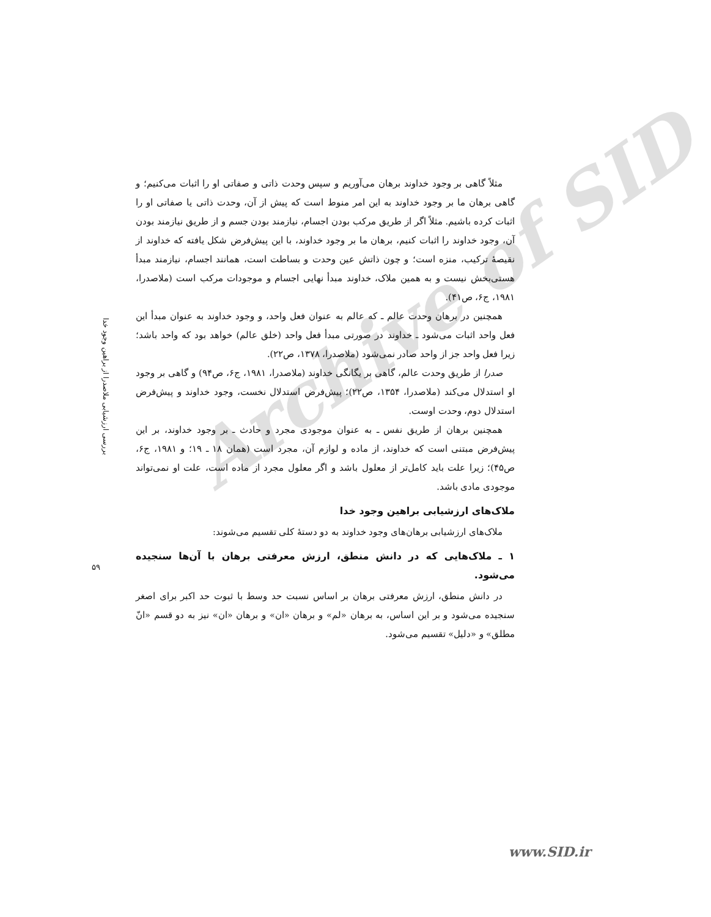Archive of SID
مثلاً گاهی بر وجود خداوند برهان می‌آوریم و سپس وحدت ذاتی و صفاتی او را اثبات می‌کنیم؛ و گاهی برهان ما بر وجود خداوند به این امر منوط است که پیش از آن، وحدت ذاتی یا صفاتی او را اثبات کرده باشیم. مثلاً اگر از طریق مرکب بودن اجسام، نیازمند بودن جسم و از طریق نیازمند بودن آن، وجود خداوند را اثبات کنیم، برهان ما بر وجود خداوند، با این پیش‌فرض شکل یافته که خداوند از نقیصهٔ ترکیب، منزه است؛ و چون ذاتش عین وحدت و بساطت است، همانند اجسام، نیازمند مبدأ هستی‌بخش نیست و به همین ملاک، خداوند مبدأ نهایی اجسام و موجودات مرکب است (ملاصدرا، ۱۹۸۱، ج۶، ص۴۱).
همچنین در برهان وحدت عالم ـ که عالم به عنوان فعل واحد، و وجود خداوند به عنوان مبدأ این فعل واحد اثبات می‌شود ـ خداوند در صورتی مبدأ فعل واحد (خلق عالم) خواهد بود که واحد باشد؛ زیرا فعل واحد جز از واحد صادر نمی‌شود (ملاصدرا، ۱۳۷۸، ص۲۲).
صدرا از طریق وحدت عالم، گاهی بر یگانگی خداوند (ملاصدرا، ۱۹۸۱، ج۶، ص۹۴) و گاهی بر وجود او استدلال می‌کند (ملاصدرا، ۱۳۵۴، ص۲۲)؛ پیش‌فرض استدلال نخست، وجود خداوند و پیش‌فرض استدلال دوم، وحدت اوست.
همچنین برهان از طریق نفس ـ به عنوان موجودی مجرد و حادث ـ بر وجود خداوند، بر این پیش‌فرض مبتنی است که خداوند، از ماده و لوازم آن، مجرد است (همان ۱۸ ـ ۱۹؛ و ۱۹۸۱، ج۶، ص۴۵)؛ زیرا علت باید کامل‌تر از معلول باشد و اگر معلول مجرد از ماده است، علت او نمی‌تواند موجودی مادی باشد.
ملاک‌های ارزشیابی براهین وجود خدا
ملاک‌های ارزشیابی برهان‌های وجود خداوند به دو دستهٔ کلی تقسیم می‌شوند:
۱ ـ ملاک‌هایی که در دانش منطق، ارزش معرفتی برهان با آن‌ها سنجیده می‌شود.
در دانش منطق، ارزش معرفتی برهان بر اساس نسبت حد وسط با ثبوت حد اکبر برای اصغر سنجیده می‌شود و بر این اساس، به برهان «لم» و برهان «ان» و برهان «ان» نیز به دو قسم «انّ مطلق» و «دلیل» تقسیم می‌شود.
بررسی ارزشیابی ملاصدرا از براهین وجود خدا
۵۹
www.SID.ir